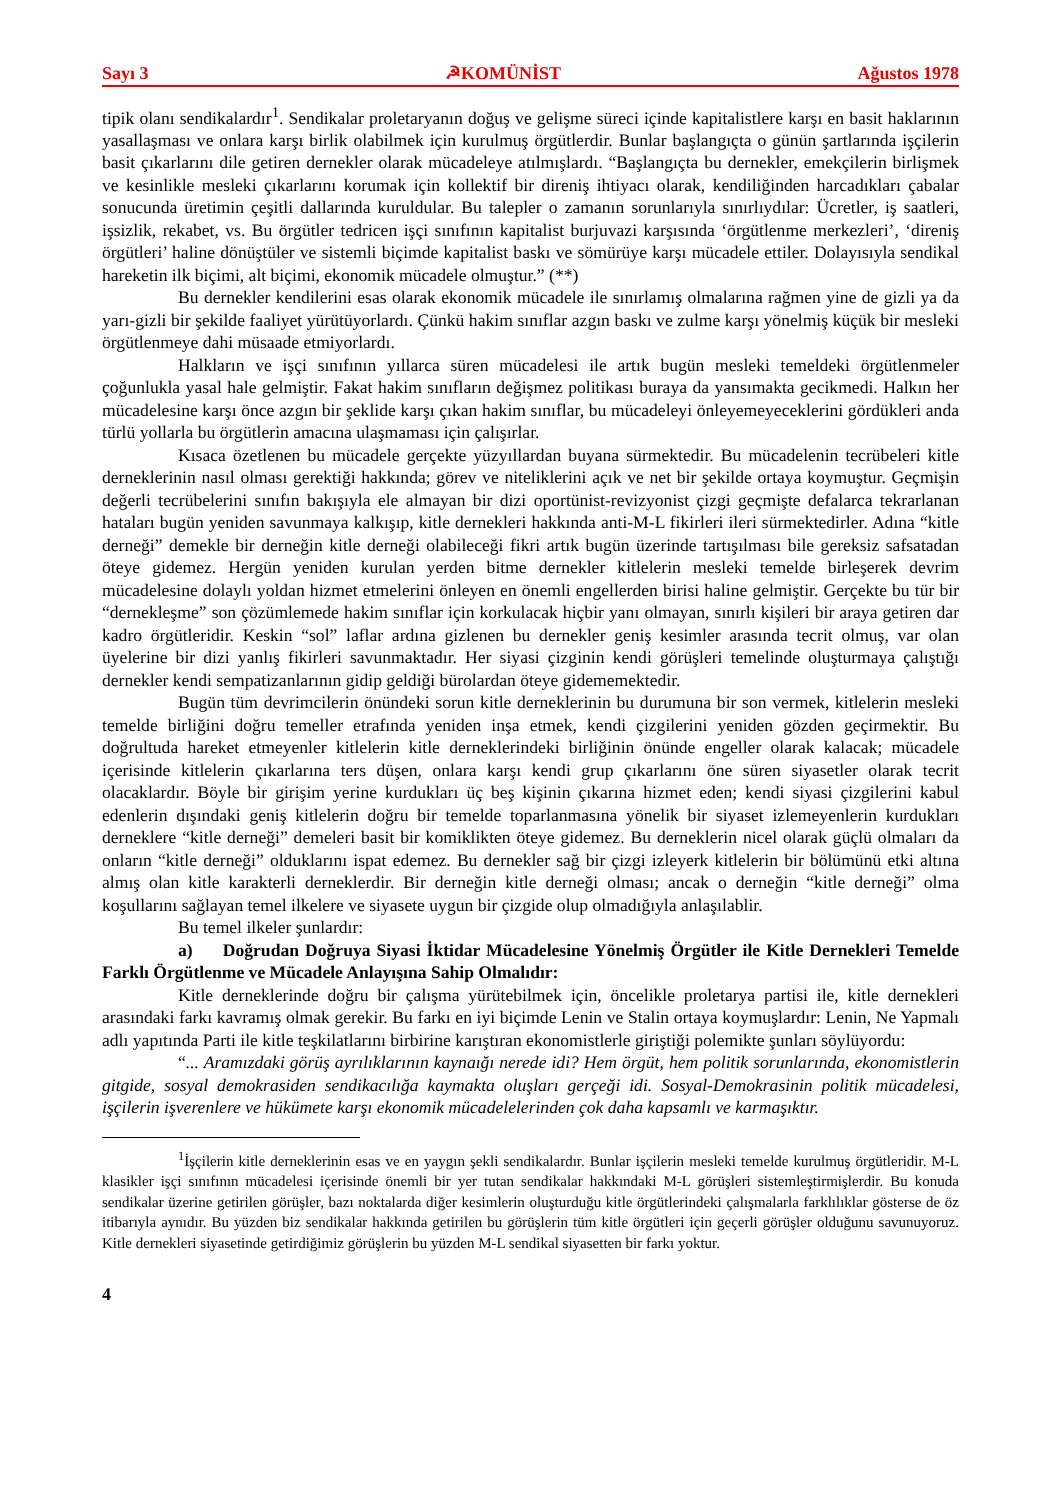Sayı 3 ☭KOMÜNİST Ağustos 1978
tipik olanı sendikalardır<sup>1</sup>. Sendikalar proletaryanın doğuş ve gelişme süreci içinde kapitalistlere karşı en basit haklarının yasallaşması ve onlara karşı birlik olabilmek için kurulmuş örgütlerdir. Bunlar başlangıçta o günün şartlarında işçilerin basit çıkarlarını dile getiren dernekler olarak mücadeleye atılmışlardı. “Başlangıçta bu dernekler, emekçilerin birlişmek ve kesinlikle mesleki çıkarlarını korumak için kollektif bir direniş ihtiyacı olarak, kendiliğinden harcadıkları çabalar sonucunda üretimin çeşitli dallarında kuruldular. Bu talepler o zamanın sorunlarıyla sınırlıydılar: Ücretler, iş saatleri, işsizlik, rekabet, vs. Bu örgütler tedricen işçi sınıfının kapitalist burjuvazi karşısında ‘örgütlenme merkezleri’, ‘direniş örgütleri’ haline dönüştüler ve sistemli biçimde kapitalist baskı ve sömürüye karşı mücadele ettiler. Dolayısıyla sendikal hareketin ilk biçimi, alt biçimi, ekonomik mücadele olmuştur.” (**)
Bu dernekler kendilerini esas olarak ekonomik mücadele ile sınırlamış olmalarına rağmen yine de gizli ya da yarı-gizli bir şekilde faaliyet yürütüyorlardı. Çünkü hakim sınıflar azgın baskı ve zulme karşı yönelmiş küçük bir mesleki örgütlenmeye dahi müsaade etmiyorlardı.
Halkların ve işçi sınıfının yıllarca süren mücadelesi ile artık bugün mesleki temeldeki örgütlenmeler çoğunlukla yasal hale gelmiştir. Fakat hakim sınıfların değişmez politikası buraya da yansımakta gecikmedi. Halkın her mücadelesine karşı önce azgın bir şeklide karşı çıkan hakim sınıflar, bu mücadeleyi önleyemeyeceklerini gördükleri anda türlü yollarla bu örgütlerin amacına ulaşmaması için çalışırlar.
Kısaca özetlenen bu mücadele gerçekte yüzyıllardan buyana sürmektedir. Bu mücadelenin tecrübeleri kitle derneklerinin nasıl olması gerektiği hakkında; görev ve niteliklerini açık ve net bir şekilde ortaya koymuştur. Geçmişin değerli tecrübelerini sınıfın bakışıyla ele almayan bir dizi oportünist-revizyonist çizgi geçmişte defalarca tekrarlanan hataları bugün yeniden savunmaya kalkışıp, kitle dernekleri hakkında anti-M-L fikirleri ileri sürmektedirler. Adına “kitle derneği” demekle bir derneğin kitle derneği olabileceği fikri artık bugün üzerinde tartışılması bile gereksiz safsatadan öteye gidemez. Hergün yeniden kurulan yerden bitme dernekler kitlelerin mesleki temelde birleşerek devrim mücadelesine dolaylı yoldan hizmet etmelerini önleyen en önemli engellerden birisi haline gelmiştir. Gerçekte bu tür bir “dernekleşme” son çözümlemede hakim sınıflar için korkulacak hiçbir yanı olmayan, sınırlı kişileri bir araya getiren dar kadro örgütleridir. Keskin “sol” laflar ardına gizlenen bu dernekler geniş kesimler arasında tecrit olmuş, var olan üyelerine bir dizi yanlış fikirleri savunmaktadır. Her siyasi çizginin kendi görüşleri temelinde oluşturmaya çalıştığı dernekler kendi sempatizanlarının gidip geldiği bürolardan öteye gidememektedir.
Bugün tüm devrimcilerin önündeki sorun kitle derneklerinin bu durumuna bir son vermek, kitlelerin mesleki temelde birliğini doğru temeller etrafında yeniden inşa etmek, kendi çizgilerini yeniden gözden geçirmektir. Bu doğrultuda hareket etmeyenler kitlelerin kitle derneklerindeki birliğinin önünde engeller olarak kalacak; mücadele içerisinde kitlelerin çıkarlarına ters düşen, onlara karşı kendi grup çıkarlarını öne süren siyasetler olarak tecrit olacaklardır. Böyle bir girişim yerine kurdukları üç beş kişinin çıkarına hizmet eden; kendi siyasi çizgilerini kabul edenlerin dışındaki geniş kitlelerin doğru bir temelde toparlanmasına yönelik bir siyaset izlemeyenlerin kurdukları derneklere “kitle derneği” demeleri basit bir komiklikten öteye gidemez. Bu derneklerin nicel olarak güçlü olmaları da onların “kitle derneği” olduklarını ispat edemez. Bu dernekler sağ bir çizgi izleyerk kitlelerin bir bölümünü etki altına almış olan kitle karakterli derneklerdir. Bir derneğin kitle derneği olması; ancak o derneğin “kitle derneği” olma koşullarını sağlayan temel ilkelere ve siyasete uygun bir çizgide olup olmadığıyla anlaşılablir.
Bu temel ilkeler şunlardır:
a) Doğrudan Doğruya Siyasi İktidar Mücadelesine Yönelmiş Örgütler ile Kitle Dernekleri Temelde Farklı Örgütlenme ve Mücadele Anlayışına Sahip Olmalıdır:
Kitle derneklerinde doğru bir çalışma yürütebilmek için, öncelikle proletarya partisi ile, kitle dernekleri arasındaki farkı kavramış olmak gerekir. Bu farkı en iyi biçimde Lenin ve Stalin ortaya koymuşlardır: Lenin, Ne Yapmalı adlı yapıtında Parti ile kitle teşkilatlarını birbirine karıştıran ekonomistlerle giriştiği polemikte şunları söylüyordu:
“... Aramızdaki görüş ayrılıklarının kaynaığı nerede idi? Hem örgüt, hem politik sorunlarında, ekonomistlerin gitgide, sosyal demokrasiden sendikacılığa kaymakta oluşları gerçeği idi. Sosyal-Demokrasinin politik mücadelesi, işçilerin işverenlere ve hükümete karşı ekonomik mücadelelerinden çok daha kapsamlı ve karmaşıktır.
<sup>1</sup> İşçilerin kitle derneklerinin esas ve en yaygın şekli sendikalardır. Bunlar işçilerin mesleki temelde kurulmuş örgütleridir. M-L klasikler işçi sınıfının mücadelesi içerisinde önemli bir yer tutan sendikalar hakkındaki M-L görüşleri sistemleştirmişlerdir. Bu konuda sendikalar üzerine getirilen görüşler, bazı noktalarda diğer kesimlerin oluşturduğu kitle örgütlerindeki çalışmalarla farklılıklar gösterse de öz itibarıyla aynıdır. Bu yüzden biz sendikalar hakkında getirilen bu görüşlerin tüm kitle örgütleri için geçerli görüşler olduğunu savunuyoruz. Kitle dernekleri siyasetinde getirdiğimiz görüşlerin bu yüzden M-L sendikal siyasetten bir farkı yoktur.
4